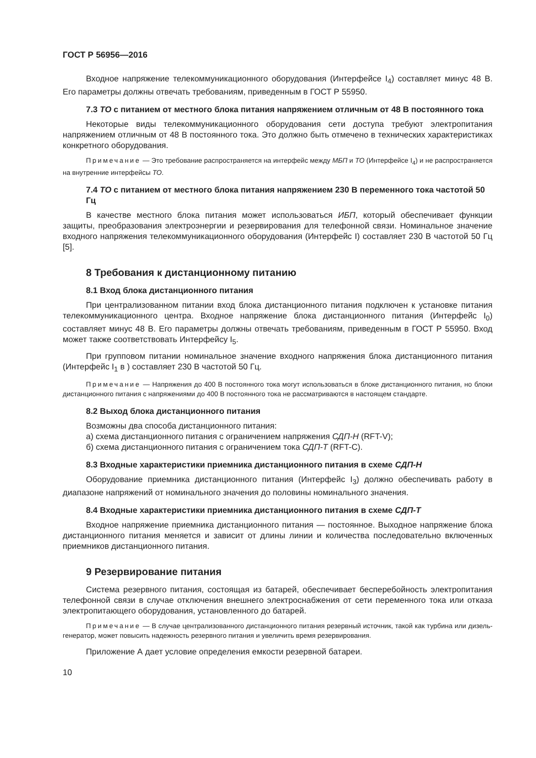ГОСТ Р 56956—2016
Входное напряжение телекоммуникационного оборудования (Интерфейсе I<sub>4</sub>) составляет минус 48 В. Его параметры должны отвечать требованиям, приведенным в ГОСТ Р 55950.
7.3 ТО с питанием от местного блока питания напряжением отличным от 48 В постоянного тока
Некоторые виды телекоммуникационного оборудования сети доступа требуют электропитания напряжением отличным от 48 В постоянного тока. Это должно быть отмечено в технических характеристиках конкретного оборудования.
Примечание — Это требование распространяется на интерфейс между МБП и ТО (Интерфейсе I<sub>4</sub>) и не распространяется на внутренние интерфейсы ТО.
7.4 ТО с питанием от местного блока питания напряжением 230 В переменного тока частотой 50 Гц
В качестве местного блока питания может использоваться ИБП, который обеспечивает функции защиты, преобразования электроэнергии и резервирования для телефонной связи. Номинальное значение входного напряжения телекоммуникационного оборудования (Интерфейс I) составляет 230 В частотой 50 Гц [5].
8 Требования к дистанционному питанию
8.1 Вход блока дистанционного питания
При централизованном питании вход блока дистанционного питания подключен к установке питания телекоммуникационного центра. Входное напряжение блока дистанционного питания (Интерфейс I<sub>0</sub>) составляет минус 48 В. Его параметры должны отвечать требованиям, приведенным в ГОСТ Р 55950. Вход может также соответствовать Интерфейсу I<sub>5</sub>.
При групповом питании номинальное значение входного напряжения блока дистанционного питания (Интерфейс I<sub>1</sub> в ) составляет 230 В частотой 50 Гц.
Примечание — Напряжения до 400 В постоянного тока могут использоваться в блоке дистанционного питания, но блоки дистанционного питания с напряжениями до 400 В постоянного тока не рассматриваются в настоящем стандарте.
8.2 Выход блока дистанционного питания
Возможны два способа дистанционного питания:
а) схема дистанционного питания с ограничением напряжения СДП-Н (RFT-V);
б) схема дистанционного питания с ограничением тока СДП-Т (RFT-C).
8.3 Входные характеристики приемника дистанционного питания в схеме СДП-Н
Оборудование приемника дистанционного питания (Интерфейс I<sub>3</sub>) должно обеспечивать работу в диапазоне напряжений от номинального значения до половины номинального значения.
8.4 Входные характеристики приемника дистанционного питания в схеме СДП-Т
Входное напряжение приемника дистанционного питания — постоянное. Выходное напряжение блока дистанционного питания меняется и зависит от длины линии и количества последовательно включенных приемников дистанционного питания.
9 Резервирование питания
Система резервного питания, состоящая из батарей, обеспечивает бесперебойность электропитания телефонной связи в случае отключения внешнего электроснабжения от сети переменного тока или отказа электропитающего оборудования, установленного до батарей.
Примечание — В случае централизованного дистанционного питания резервный источник, такой как турбина или дизель-генератор, может повысить надежность резервного питания и увеличить время резервирования.
Приложение А дает условие определения емкости резервной батареи.
10